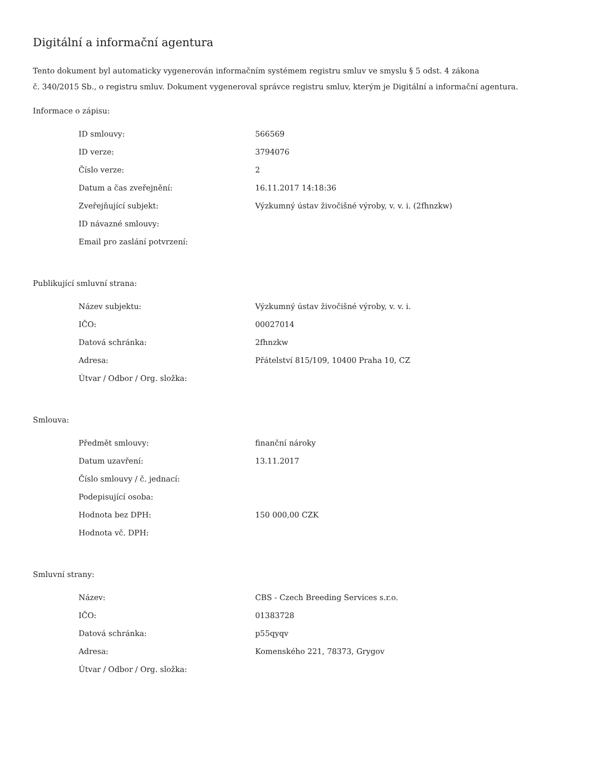Digitální a informační agentura
Tento dokument byl automaticky vygenerován informačním systémem registru smluv ve smyslu § 5 odst. 4 zákona
č. 340/2015 Sb., o registru smluv. Dokument vygeneroval správce registru smluv, kterým je Digitální a informační agentura.
Informace o zápisu:
| ID smlouvy: | 566569 |
| ID verze: | 3794076 |
| Číslo verze: | 2 |
| Datum a čas zveřejnění: | 16.11.2017 14:18:36 |
| Zveřejňující subjekt: | Výzkumný ústav živočišné výroby, v. v. i. (2fhnzkw) |
| ID návazné smlouvy: | |
| Email pro zaslání potvrzení: | |
Publikující smluvní strana:
| Název subjektu: | Výzkumný ústav živočišné výroby, v. v. i. |
| IČO: | 00027014 |
| Datová schránka: | 2fhnzkw |
| Adresa: | Přátelství 815/109, 10400 Praha 10, CZ |
| Útvar / Odbor / Org. složka: | |
Smlouva:
| Předmět smlouvy: | finanční nároky |
| Datum uzavření: | 13.11.2017 |
| Číslo smlouvy / č. jednací: | |
| Podepisující osoba: | |
| Hodnota bez DPH: | 150 000,00 CZK |
| Hodnota vč. DPH: | |
Smluvní strany:
| Název: | CBS - Czech Breeding Services s.r.o. |
| IČO: | 01383728 |
| Datová schránka: | p55qyqv |
| Adresa: | Komenského 221, 78373, Grygov |
| Útvar / Odbor / Org. složka: | |